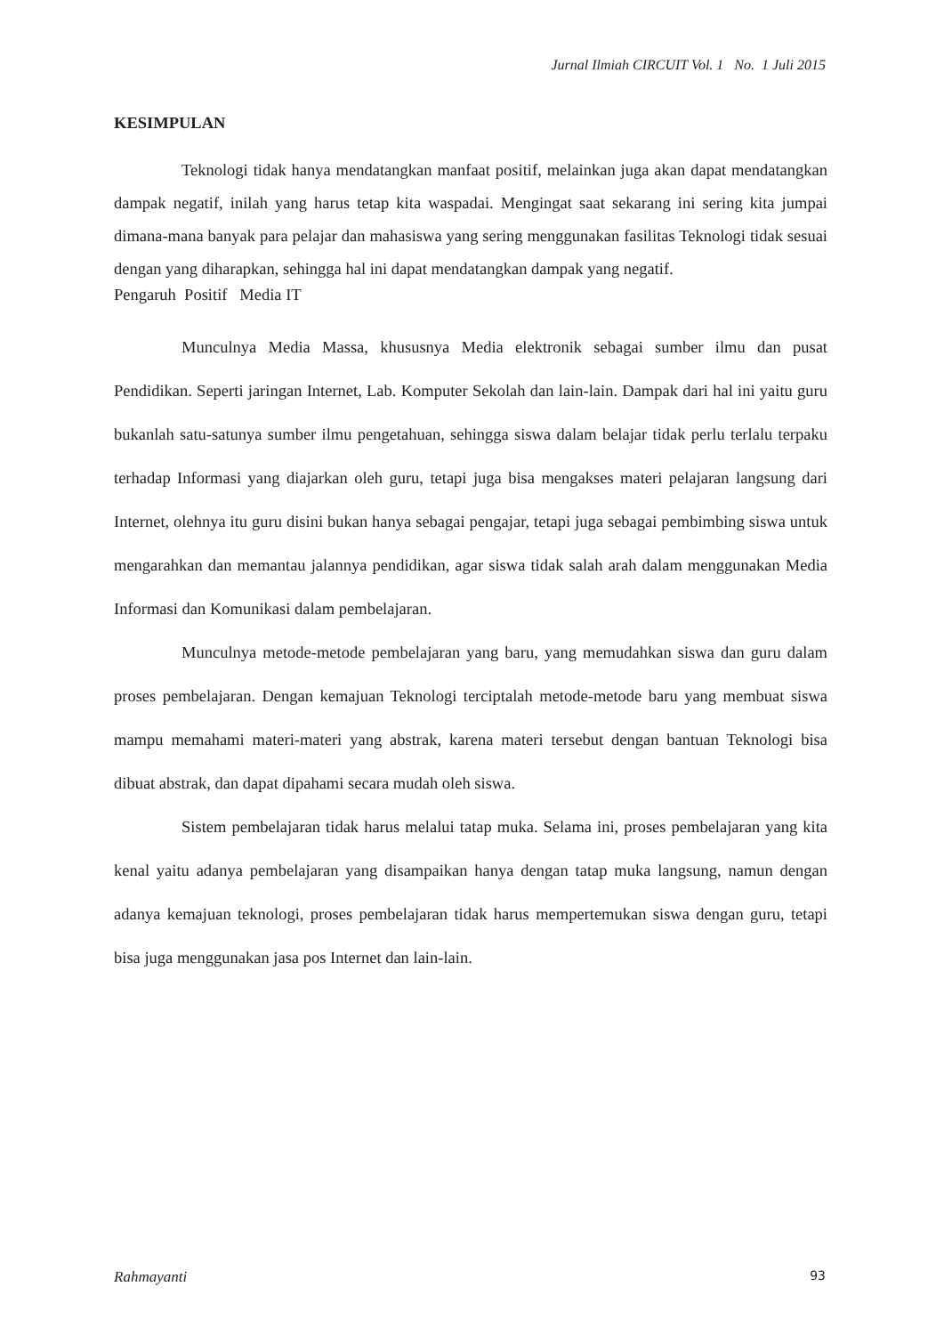Jurnal Ilmiah CIRCUIT Vol. 1 No. 1 Juli 2015
KESIMPULAN
Teknologi tidak hanya mendatangkan manfaat positif, melainkan juga akan dapat mendatangkan dampak negatif, inilah yang harus tetap kita waspadai. Mengingat saat sekarang ini sering kita jumpai dimana-mana banyak para pelajar dan mahasiswa yang sering menggunakan fasilitas Teknologi tidak sesuai dengan yang diharapkan, sehingga hal ini dapat mendatangkan dampak yang negatif.
Pengaruh Positif Media IT
Munculnya Media Massa, khususnya Media elektronik sebagai sumber ilmu dan pusat Pendidikan. Seperti jaringan Internet, Lab. Komputer Sekolah dan lain-lain. Dampak dari hal ini yaitu guru bukanlah satu-satunya sumber ilmu pengetahuan, sehingga siswa dalam belajar tidak perlu terlalu terpaku terhadap Informasi yang diajarkan oleh guru, tetapi juga bisa mengakses materi pelajaran langsung dari Internet, olehnya itu guru disini bukan hanya sebagai pengajar, tetapi juga sebagai pembimbing siswa untuk mengarahkan dan memantau jalannya pendidikan, agar siswa tidak salah arah dalam menggunakan Media Informasi dan Komunikasi dalam pembelajaran.
Munculnya metode-metode pembelajaran yang baru, yang memudahkan siswa dan guru dalam proses pembelajaran. Dengan kemajuan Teknologi terciptalah metode-metode baru yang membuat siswa mampu memahami materi-materi yang abstrak, karena materi tersebut dengan bantuan Teknologi bisa dibuat abstrak, dan dapat dipahami secara mudah oleh siswa.
Sistem pembelajaran tidak harus melalui tatap muka. Selama ini, proses pembelajaran yang kita kenal yaitu adanya pembelajaran yang disampaikan hanya dengan tatap muka langsung, namun dengan adanya kemajuan teknologi, proses pembelajaran tidak harus mempertemukan siswa dengan guru, tetapi bisa juga menggunakan jasa pos Internet dan lain-lain.
Rahmayanti 93